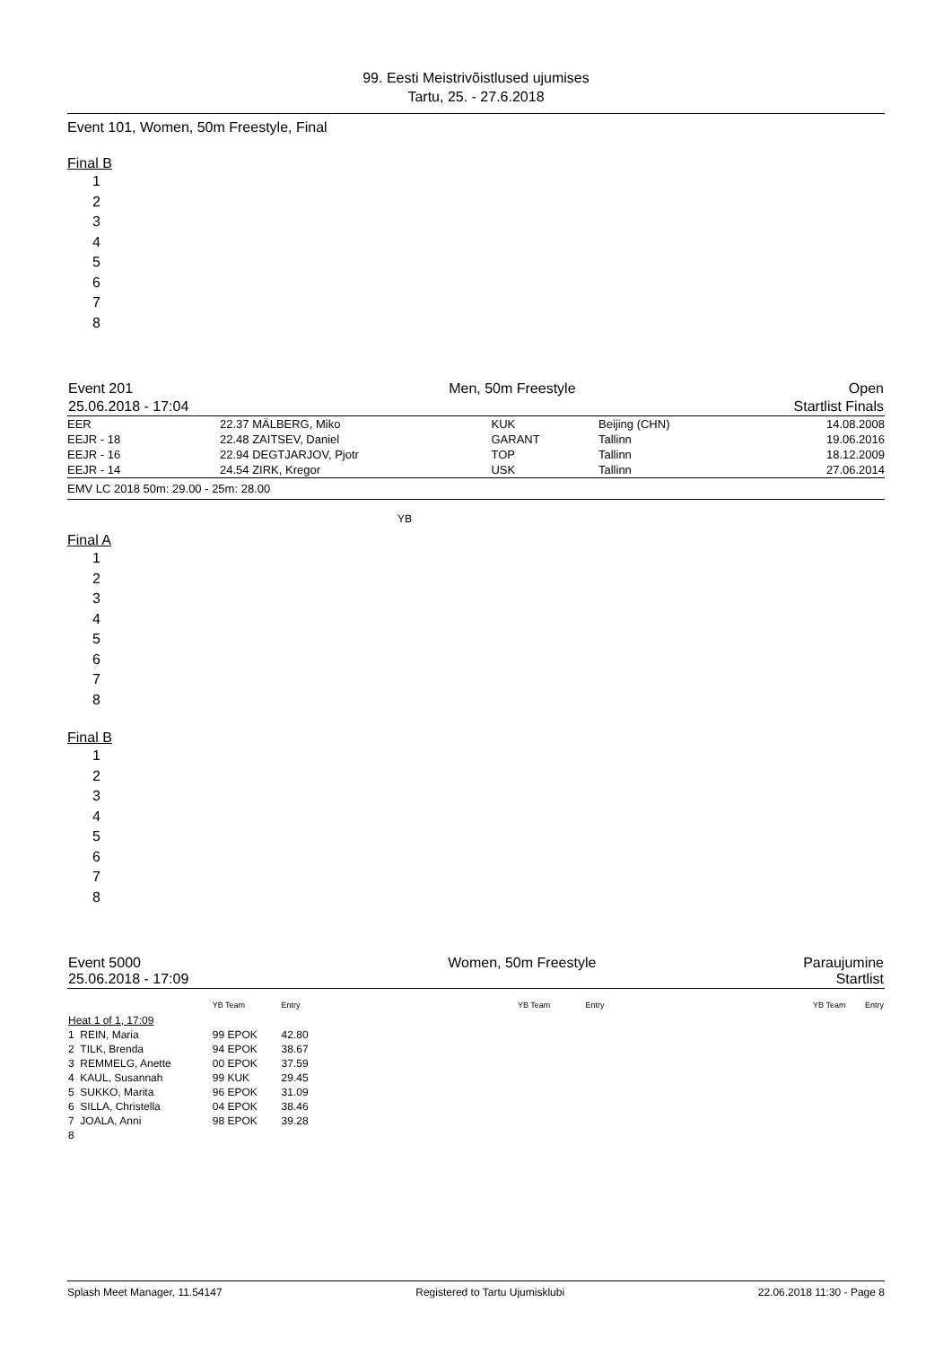99. Eesti Meistrivõistlused ujumises
Tartu, 25. - 27.6.2018
Event 101, Women, 50m Freestyle, Final
Final B
1
2
3
4
5
6
7
8
| Event 201 | Men, 50m Freestyle | Open |
| 25.06.2018 - 17:04 | | Startlist Finals |
| EER | 22.37 | MÄLBERG, Miko | KUK | Beijing (CHN) | 14.08.2008 |
| EEJR - 18 | 22.48 | ZAITSEV, Daniel | GARANT | Tallinn | 19.06.2016 |
| EEJR - 16 | 22.94 | DEGTJARJOV, Pjotr | TOP | Tallinn | 18.12.2009 |
| EEJR - 14 | 24.54 | ZIRK, Kregor | USK | Tallinn | 27.06.2014 |
| EMV LC 2018 50m: 29.00 - 25m: 28.00 | | | | | |
YB
Final A
1
2
3
4
5
6
7
8
Final B
1
2
3
4
5
6
7
8
| Event 5000 25.06.2018 - 17:09 | Women, 50m Freestyle | Paraujumine Startlist |
| | YB Team | Entry | YB Team | Entry | YB Team | Entry |
| Heat 1 of 1, 17:09 | | | | | | |
| 1 REIN, Maria | 99 EPOK | 42.80 | | | | |
| 2 TILK, Brenda | 94 EPOK | 38.67 | | | | |
| 3 REMMELG, Anette | 00 EPOK | 37.59 | | | | |
| 4 KAUL, Susannah | 99 KUK | 29.45 | | | | |
| 5 SUKKO, Marita | 96 EPOK | 31.09 | | | | |
| 6 SILLA, Christella | 04 EPOK | 38.46 | | | | |
| 7 JOALA, Anni | 98 EPOK | 39.28 | | | | |
| 8 | | | | | | |
Splash Meet Manager, 11.54147 Registered to Tartu Ujumisklubi 22.06.2018 11:30 - Page 8